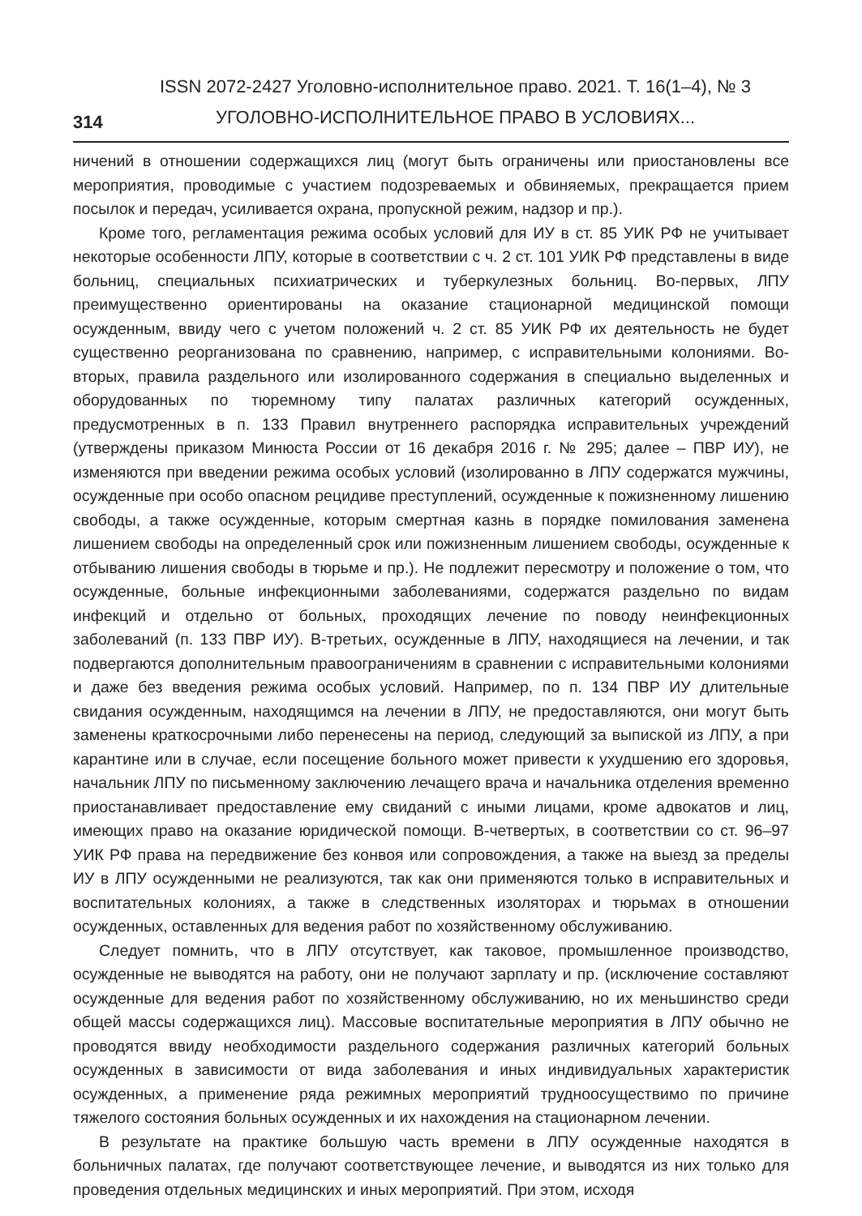314
ISSN 2072-2427 Уголовно-исполнительное право. 2021. Т. 16(1–4), № 3
УГОЛОВНО-ИСПОЛНИТЕЛЬНОЕ ПРАВО В УСЛОВИЯХ...
ничений в отношении содержащихся лиц (могут быть ограничены или приостановлены все мероприятия, проводимые с участием подозреваемых и обвиняемых, прекращается прием посылок и передач, усиливается охрана, пропускной режим, надзор и пр.).
Кроме того, регламентация режима особых условий для ИУ в ст. 85 УИК РФ не учитывает некоторые особенности ЛПУ, которые в соответствии с ч. 2 ст. 101 УИК РФ представлены в виде больниц, специальных психиатрических и туберкулезных больниц. Во-первых, ЛПУ преимущественно ориентированы на оказание стационарной медицинской помощи осужденным, ввиду чего с учетом положений ч. 2 ст. 85 УИК РФ их деятельность не будет существенно реорганизована по сравнению, например, с исправительными колониями. Во-вторых, правила раздельного или изолированного содержания в специально выделенных и оборудованных по тюремному типу палатах различных категорий осужденных, предусмотренных в п. 133 Правил внутреннего распорядка исправительных учреждений (утверждены приказом Минюста России от 16 декабря 2016 г. № 295; далее – ПВР ИУ), не изменяются при введении режима особых условий (изолированно в ЛПУ содержатся мужчины, осужденные при особо опасном рецидиве преступлений, осужденные к пожизненному лишению свободы, а также осужденные, которым смертная казнь в порядке помилования заменена лишением свободы на определенный срок или пожизненным лишением свободы, осужденные к отбыванию лишения свободы в тюрьме и пр.). Не подлежит пересмотру и положение о том, что осужденные, больные инфекционными заболеваниями, содержатся раздельно по видам инфекций и отдельно от больных, проходящих лечение по поводу неинфекционных заболеваний (п. 133 ПВР ИУ). В-третьих, осужденные в ЛПУ, находящиеся на лечении, и так подвергаются дополнительным правоограничениям в сравнении с исправительными колониями и даже без введения режима особых условий. Например, по п. 134 ПВР ИУ длительные свидания осужденным, находящимся на лечении в ЛПУ, не предоставляются, они могут быть заменены краткосрочными либо перенесены на период, следующий за выпиской из ЛПУ, а при карантине или в случае, если посещение больного может привести к ухудшению его здоровья, начальник ЛПУ по письменному заключению лечащего врача и начальника отделения временно приостанавливает предоставление ему свиданий с иными лицами, кроме адвокатов и лиц, имеющих право на оказание юридической помощи. В-четвертых, в соответствии со ст. 96–97 УИК РФ права на передвижение без конвоя или сопровождения, а также на выезд за пределы ИУ в ЛПУ осужденными не реализуются, так как они применяются только в исправительных и воспитательных колониях, а также в следственных изоляторах и тюрьмах в отношении осужденных, оставленных для ведения работ по хозяйственному обслуживанию.
Следует помнить, что в ЛПУ отсутствует, как таковое, промышленное производство, осужденные не выводятся на работу, они не получают зарплату и пр. (исключение составляют осужденные для ведения работ по хозяйственному обслуживанию, но их меньшинство среди общей массы содержащихся лиц). Массовые воспитательные мероприятия в ЛПУ обычно не проводятся ввиду необходимости раздельного содержания различных категорий больных осужденных в зависимости от вида заболевания и иных индивидуальных характеристик осужденных, а применение ряда режимных мероприятий трудноосуществимо по причине тяжелого состояния больных осужденных и их нахождения на стационарном лечении.
В результате на практике большую часть времени в ЛПУ осужденные находятся в больничных палатах, где получают соответствующее лечение, и выводятся из них только для проведения отдельных медицинских и иных мероприятий. При этом, исходя